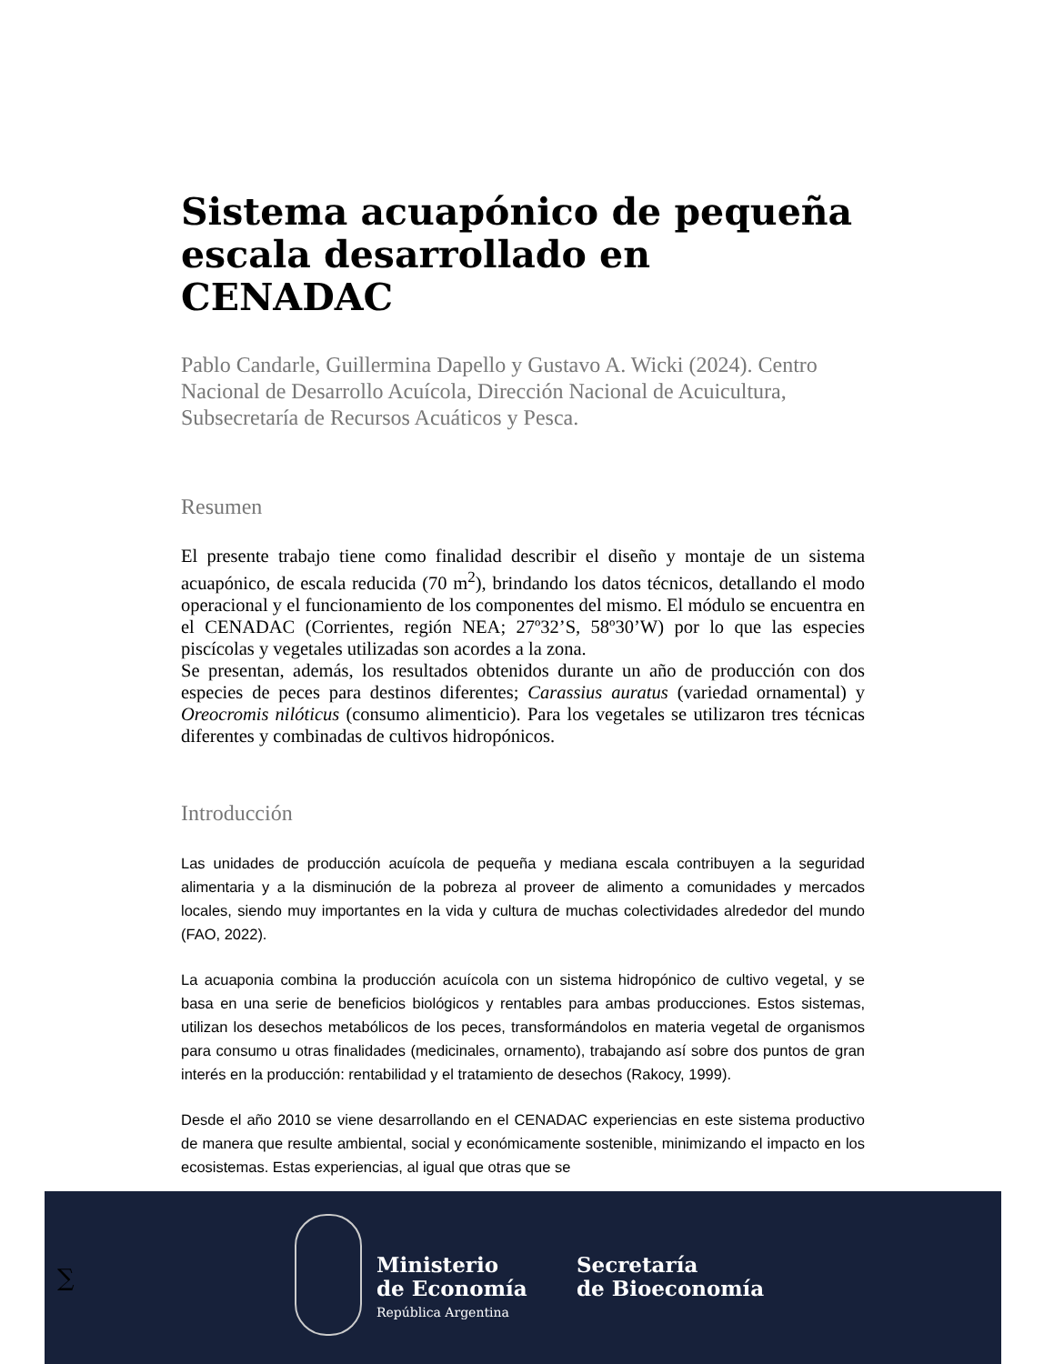Sistema acuapónico de pequeña escala desarrollado en CENADAC
Pablo Candarle, Guillermina Dapello y Gustavo A. Wicki (2024). Centro Nacional de Desarrollo Acuícola, Dirección Nacional de Acuicultura, Subsecretaría de Recursos Acuáticos y Pesca.
Resumen
El presente trabajo tiene como finalidad describir el diseño y montaje de un sistema acuapónico, de escala reducida (70 m<sup>2</sup>), brindando los datos técnicos, detallando el modo operacional y el funcionamiento de los componentes del mismo. El módulo se encuentra en el CENADAC (Corrientes, región NEA; 27º32’S, 58º30’W) por lo que las especies piscícolas y vegetales utilizadas son acordes a la zona.
Se presentan, además, los resultados obtenidos durante un año de producción con dos especies de peces para destinos diferentes; Carassius auratus (variedad ornamental) y Oreocromis nilóticus (consumo alimenticio). Para los vegetales se utilizaron tres técnicas diferentes y combinadas de cultivos hidropónicos.
Introducción
Las unidades de producción acuícola de pequeña y mediana escala contribuyen a la seguridad alimentaria y a la disminución de la pobreza al proveer de alimento a comunidades y mercados locales, siendo muy importantes en la vida y cultura de muchas colectividades alrededor del mundo (FAO, 2022).
La acuaponia combina la producción acuícola con un sistema hidropónico de cultivo vegetal, y se basa en una serie de beneficios biológicos y rentables para ambas producciones. Estos sistemas, utilizan los desechos metabólicos de los peces, transformándolos en materia vegetal de organismos para consumo u otras finalidades (medicinales, ornamento), trabajando así sobre dos puntos de gran interés en la producción: rentabilidad y el tratamiento de desechos (Rakocy, 1999).
Desde el año 2010 se viene desarrollando en el CENADAC experiencias en este sistema productivo de manera que resulte ambiental, social y económicamente sostenible, minimizando el impacto en los ecosistemas. Estas experiencias, al igual que otras que se
∑
Ministerio
de Economía
República Argentina
Secretaría
de Bioeconomía